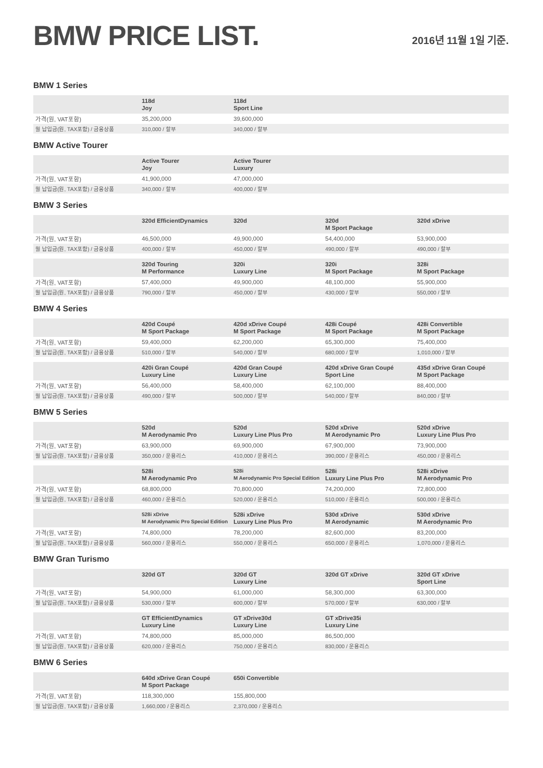BMW PRICE LIST.
2016년 11월 1일 기준.
BMW 1 Series
| | 118d Joy | 118d Sport Line | | |
| --- | --- | --- | --- | --- |
| 가격(원, VAT포함) | 35,200,000 | 39,600,000 | | |
| 월 납입금(원, TAX포함) / 금융상품 | 310,000 / 할부 | 340,000 / 할부 | | |
BMW Active Tourer
| | Active Tourer Joy | Active Tourer Luxury | | |
| --- | --- | --- | --- | --- |
| 가격(원, VAT포함) | 41,900,000 | 47,000,000 | | |
| 월 납입금(원, TAX포함) / 금융상품 | 340,000 / 할부 | 400,000 / 할부 | | |
BMW 3 Series
| | 320d EfficientDynamics | 320d | 320d M Sport Package | 320d xDrive |
| --- | --- | --- | --- | --- |
| 가격(원, VAT포함) | 46,500,000 | 49,900,000 | 54,400,000 | 53,900,000 |
| 월 납입금(원, TAX포함) / 금융상품 | 400,000 / 할부 | 450,000 / 할부 | 490,000 / 할부 | 490,000 / 할부 |
| | 320d Touring M Performance | 320i Luxury Line | 320i M Sport Package | 328i M Sport Package |
| --- | --- | --- | --- | --- |
| 가격(원, VAT포함) | 57,400,000 | 49,900,000 | 48,100,000 | 55,900,000 |
| 월 납입금(원, TAX포함) / 금융상품 | 790,000 / 할부 | 450,000 / 할부 | 430,000 / 할부 | 550,000 / 할부 |
BMW 4 Series
| | 420d Coupé M Sport Package | 420d xDrive Coupé M Sport Package | 428i Coupé M Sport Package | 428i Convertible M Sport Package |
| --- | --- | --- | --- | --- |
| 가격(원, VAT포함) | 59,400,000 | 62,200,000 | 65,300,000 | 75,400,000 |
| 월 납입금(원, TAX포함) / 금융상품 | 510,000 / 할부 | 540,000 / 할부 | 680,000 / 할부 | 1,010,000 / 할부 |
| | 420i Gran Coupé Luxury Line | 420d Gran Coupé Luxury Line | 420d xDrive Gran Coupé Sport Line | 435d xDrive Gran Coupé M Sport Package |
| --- | --- | --- | --- | --- |
| 가격(원, VAT포함) | 56,400,000 | 58,400,000 | 62,100,000 | 88,400,000 |
| 월 납입금(원, TAX포함) / 금융상품 | 490,000 / 할부 | 500,000 / 할부 | 540,000 / 할부 | 840,000 / 할부 |
BMW 5 Series
| | 520d M Aerodynamic Pro | 520d Luxury Line Plus Pro | 520d xDrive M Aerodynamic Pro | 520d xDrive Luxury Line Plus Pro |
| --- | --- | --- | --- | --- |
| 가격(원, VAT포함) | 63,900,000 | 69,900,000 | 67,900,000 | 73,900,000 |
| 월 납입금(원, TAX포함) / 금융상품 | 350,000 / 운용리스 | 410,000 / 운용리스 | 390,000 / 운용리스 | 450,000 / 운용리스 |
| | 528i M Aerodynamic Pro | 528i M Aerodynamic Pro Special Edition | 528i Luxury Line Plus Pro | 528i xDrive M Aerodynamic Pro |
| --- | --- | --- | --- | --- |
| 가격(원, VAT포함) | 68,800,000 | 70,800,000 | 74,200,000 | 72,800,000 |
| 월 납입금(원, TAX포함) / 금융상품 | 460,000 / 운용리스 | 520,000 / 운용리스 | 510,000 / 운용리스 | 500,000 / 운용리스 |
| | 528i xDrive M Aerodynamic Pro Special Edition | 528i xDrive Luxury Line Plus Pro | 530d xDrive M Aerodynamic | 530d xDrive M Aerodynamic Pro |
| --- | --- | --- | --- | --- |
| 가격(원, VAT포함) | 74,800,000 | 78,200,000 | 82,600,000 | 83,200,000 |
| 월 납입금(원, TAX포함) / 금융상품 | 560,000 / 운용리스 | 550,000 / 운용리스 | 650,000 / 운용리스 | 1,070,000 / 운용리스 |
BMW Gran Turismo
| | 320d GT | 320d GT Luxury Line | 320d GT xDrive | 320d GT xDrive Sport Line |
| --- | --- | --- | --- | --- |
| 가격(원, VAT포함) | 54,900,000 | 61,000,000 | 58,300,000 | 63,300,000 |
| 월 납입금(원, TAX포함) / 금융상품 | 530,000 / 할부 | 600,000 / 할부 | 570,000 / 할부 | 630,000 / 할부 |
| | GT EfficientDynamics Luxury Line | GT xDrive30d Luxury Line | GT xDrive35i Luxury Line | |
| --- | --- | --- | --- | --- |
| 가격(원, VAT포함) | 74,800,000 | 85,000,000 | 86,500,000 | |
| 월 납입금(원, TAX포함) / 금융상품 | 620,000 / 운용리스 | 750,000 / 운용리스 | 830,000 / 운용리스 | |
BMW 6 Series
| | 640d xDrive Gran Coupé M Sport Package | 650i Convertible | | |
| --- | --- | --- | --- | --- |
| 가격(원, VAT포함) | 118,300,000 | 155,800,000 | | |
| 월 납입금(원, TAX포함) / 금융상품 | 1,660,000 / 운용리스 | 2,370,000 / 운용리스 | | |